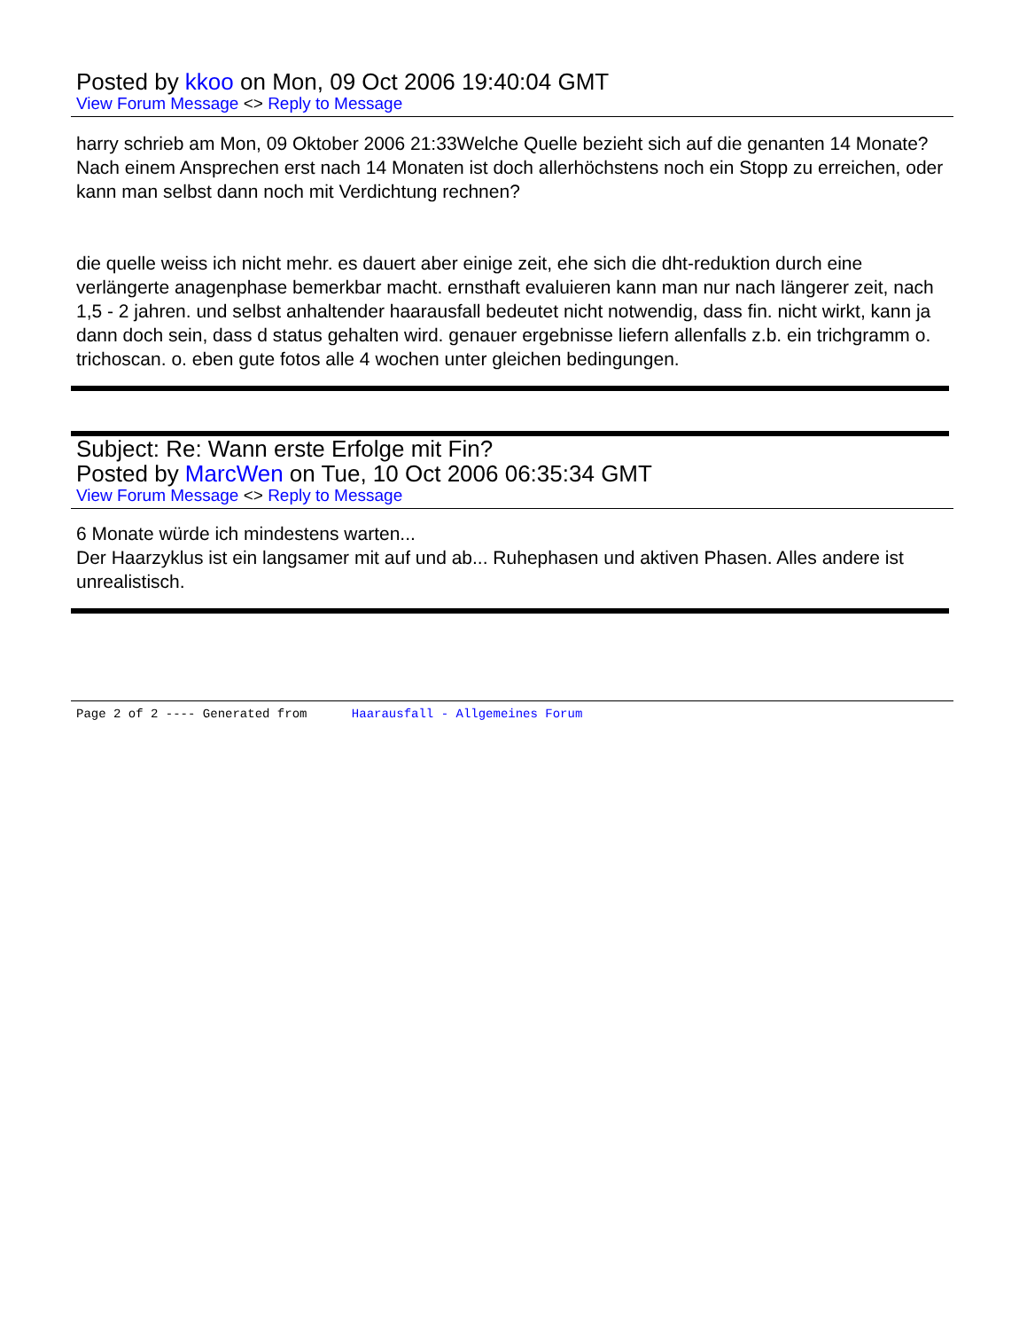Posted by kkoo on Mon, 09 Oct 2006 19:40:04 GMT
View Forum Message <> Reply to Message
harry schrieb am Mon, 09 Oktober 2006 21:33Welche Quelle bezieht sich auf die genanten 14 Monate? Nach einem Ansprechen erst nach 14 Monaten ist doch allerhöchstens noch ein Stopp zu erreichen, oder kann man selbst dann noch mit Verdichtung rechnen?
die quelle weiss ich nicht mehr. es dauert aber einige zeit, ehe sich die dht-reduktion durch eine verlängerte anagenphase bemerkbar macht. ernsthaft evaluieren kann man nur nach längerer zeit, nach 1,5 - 2 jahren. und selbst anhaltender haarausfall bedeutet nicht notwendig, dass fin. nicht wirkt, kann ja dann doch sein, dass d status gehalten wird. genauer ergebnisse liefern allenfalls z.b. ein trichgramm o. trichoscan. o. eben gute fotos alle 4 wochen unter gleichen bedingungen.
Subject: Re: Wann erste Erfolge mit Fin?
Posted by MarcWen on Tue, 10 Oct 2006 06:35:34 GMT
View Forum Message <> Reply to Message
6 Monate würde ich mindestens warten...
Der Haarzyklus ist ein langsamer mit auf und ab... Ruhephasen und aktiven Phasen. Alles andere ist unrealistisch.
Page 2 of 2 ---- Generated from Haarausfall - Allgemeines Forum